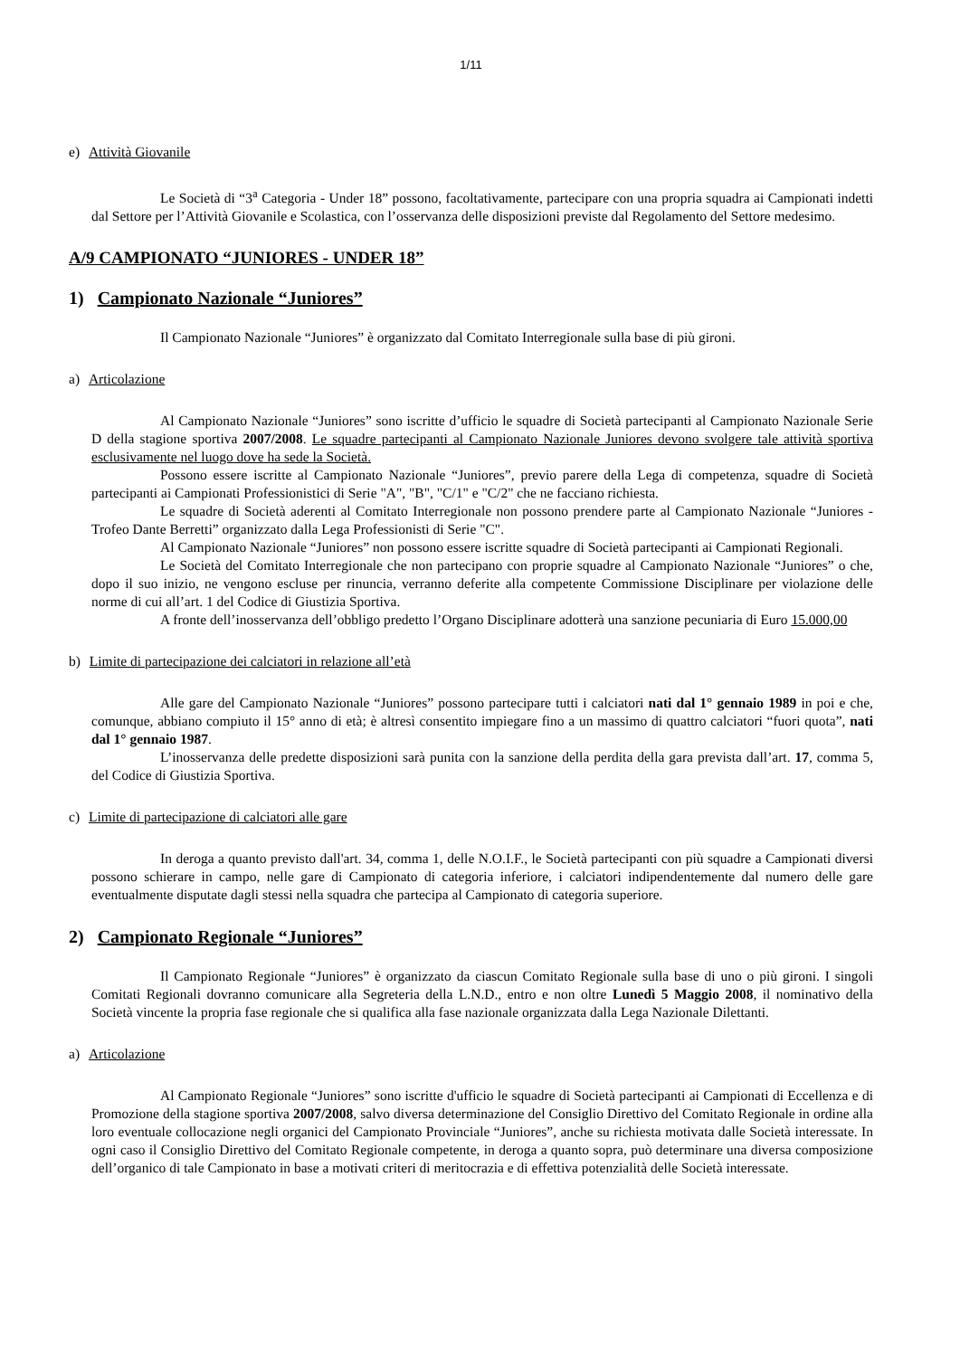1/11
e) Attività Giovanile
Le Società di “3<sup>a</sup> Categoria - Under 18” possono, facoltativamente, partecipare con una propria squadra ai Campionati indetti dal Settore per l’Attività Giovanile e Scolastica, con l’osservanza delle disposizioni previste dal Regolamento del Settore medesimo.
A/9 CAMPIONATO “JUNIORES - UNDER 18”
1) Campionato Nazionale “Juniores”
Il Campionato Nazionale “Juniores” è organizzato dal Comitato Interregionale sulla base di più gironi.
a) Articolazione
Al Campionato Nazionale “Juniores” sono iscritte d’ufficio le squadre di Società partecipanti al Campionato Nazionale Serie D della stagione sportiva 2007/2008. Le squadre partecipanti al Campionato Nazionale Juniores devono svolgere tale attività sportiva esclusivamente nel luogo dove ha sede la Società.
Possono essere iscritte al Campionato Nazionale “Juniores”, previo parere della Lega di competenza, squadre di Società partecipanti ai Campionati Professionistici di Serie "A", "B", "C/1" e "C/2" che ne facciano richiesta.
Le squadre di Società aderenti al Comitato Interregionale non possono prendere parte al Campionato Nazionale “Juniores -Trofeo Dante Berretti” organizzato dalla Lega Professionisti di Serie "C".
Al Campionato Nazionale “Juniores” non possono essere iscritte squadre di Società partecipanti ai Campionati Regionali.
Le Società del Comitato Interregionale che non partecipano con proprie squadre al Campionato Nazionale “Juniores” o che, dopo il suo inizio, ne vengono escluse per rinuncia, verranno deferite alla competente Commissione Disciplinare per violazione delle norme di cui all’art. 1 del Codice di Giustizia Sportiva.
A fronte dell’inosservanza dell’obbligo predetto l’Organo Disciplinare adotterà una sanzione pecuniaria di Euro 15.000,00
b) Limite di partecipazione dei calciatori in relazione all’età
Alle gare del Campionato Nazionale “Juniores” possono partecipare tutti i calciatori nati dal 1° gennaio 1989 in poi e che, comunque, abbiano compiuto il 15° anno di età; è altresì consentito impiegare fino a un massimo di quattro calciatori “fuori quota”, nati dal 1° gennaio 1987.
L’inosservanza delle predette disposizioni sarà punita con la sanzione della perdita della gara prevista dall’art. 17, comma 5, del Codice di Giustizia Sportiva.
c) Limite di partecipazione di calciatori alle gare
In deroga a quanto previsto dall'art. 34, comma 1, delle N.O.I.F., le Società partecipanti con più squadre a Campionati diversi possono schierare in campo, nelle gare di Campionato di categoria inferiore, i calciatori indipendentemente dal numero delle gare eventualmente disputate dagli stessi nella squadra che partecipa al Campionato di categoria superiore.
2) Campionato Regionale “Juniores”
Il Campionato Regionale “Juniores” è organizzato da ciascun Comitato Regionale sulla base di uno o più gironi. I singoli Comitati Regionali dovranno comunicare alla Segreteria della L.N.D., entro e non oltre Lunedì 5 Maggio 2008, il nominativo della Società vincente la propria fase regionale che si qualifica alla fase nazionale organizzata dalla Lega Nazionale Dilettanti.
a) Articolazione
Al Campionato Regionale “Juniores” sono iscritte d'ufficio le squadre di Società partecipanti ai Campionati di Eccellenza e di Promozione della stagione sportiva 2007/2008, salvo diversa determinazione del Consiglio Direttivo del Comitato Regionale in ordine alla loro eventuale collocazione negli organici del Campionato Provinciale “Juniores”, anche su richiesta motivata dalle Società interessate. In ogni caso il Consiglio Direttivo del Comitato Regionale competente, in deroga a quanto sopra, può determinare una diversa composizione dell’organico di tale Campionato in base a motivati criteri di meritocrazia e di effettiva potenzialità delle Società interessate.